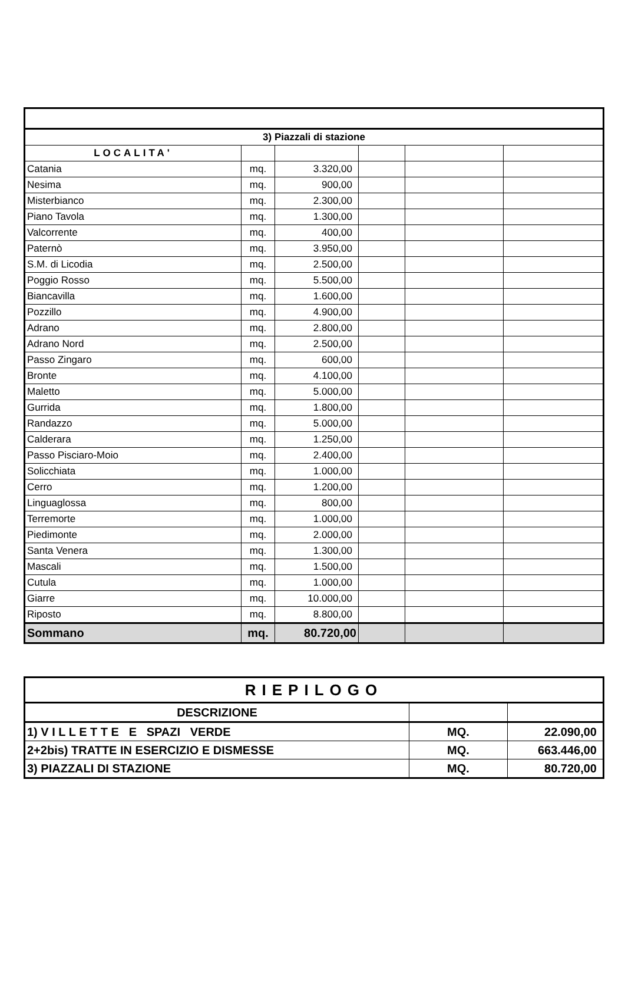| 3) Piazzali di stazione | | | | | |
| --- | --- | --- | --- | --- | --- |
| LOCALITA' | | | | | |
| Catania | mq. | 3.320,00 | | | |
| Nesima | mq. | 900,00 | | | |
| Misterbianco | mq. | 2.300,00 | | | |
| Piano Tavola | mq. | 1.300,00 | | | |
| Valcorrente | mq. | 400,00 | | | |
| Paternò | mq. | 3.950,00 | | | |
| S.M. di Licodia | mq. | 2.500,00 | | | |
| Poggio Rosso | mq. | 5.500,00 | | | |
| Biancavilla | mq. | 1.600,00 | | | |
| Pozzillo | mq. | 4.900,00 | | | |
| Adrano | mq. | 2.800,00 | | | |
| Adrano Nord | mq. | 2.500,00 | | | |
| Passo Zingaro | mq. | 600,00 | | | |
| Bronte | mq. | 4.100,00 | | | |
| Maletto | mq. | 5.000,00 | | | |
| Gurrida | mq. | 1.800,00 | | | |
| Randazzo | mq. | 5.000,00 | | | |
| Calderara | mq. | 1.250,00 | | | |
| Passo Pisciaro-Moio | mq. | 2.400,00 | | | |
| Solicchiata | mq. | 1.000,00 | | | |
| Cerro | mq. | 1.200,00 | | | |
| Linguaglossa | mq. | 800,00 | | | |
| Terremorte | mq. | 1.000,00 | | | |
| Piedimonte | mq. | 2.000,00 | | | |
| Santa Venera | mq. | 1.300,00 | | | |
| Mascali | mq. | 1.500,00 | | | |
| Cutula | mq. | 1.000,00 | | | |
| Giarre | mq. | 10.000,00 | | | |
| Riposto | mq. | 8.800,00 | | | |
| Sommano | mq. | 80.720,00 | | | |
| RIEPILOGO | | |
| DESCRIZIONE | | |
| 1) V I L L E T T E E SPAZI VERDE | MQ. | 22.090,00 |
| 2+2bis) TRATTE IN ESERCIZIO E DISMESSE | MQ. | 663.446,00 |
| 3) PIAZZALI DI STAZIONE | MQ. | 80.720,00 |